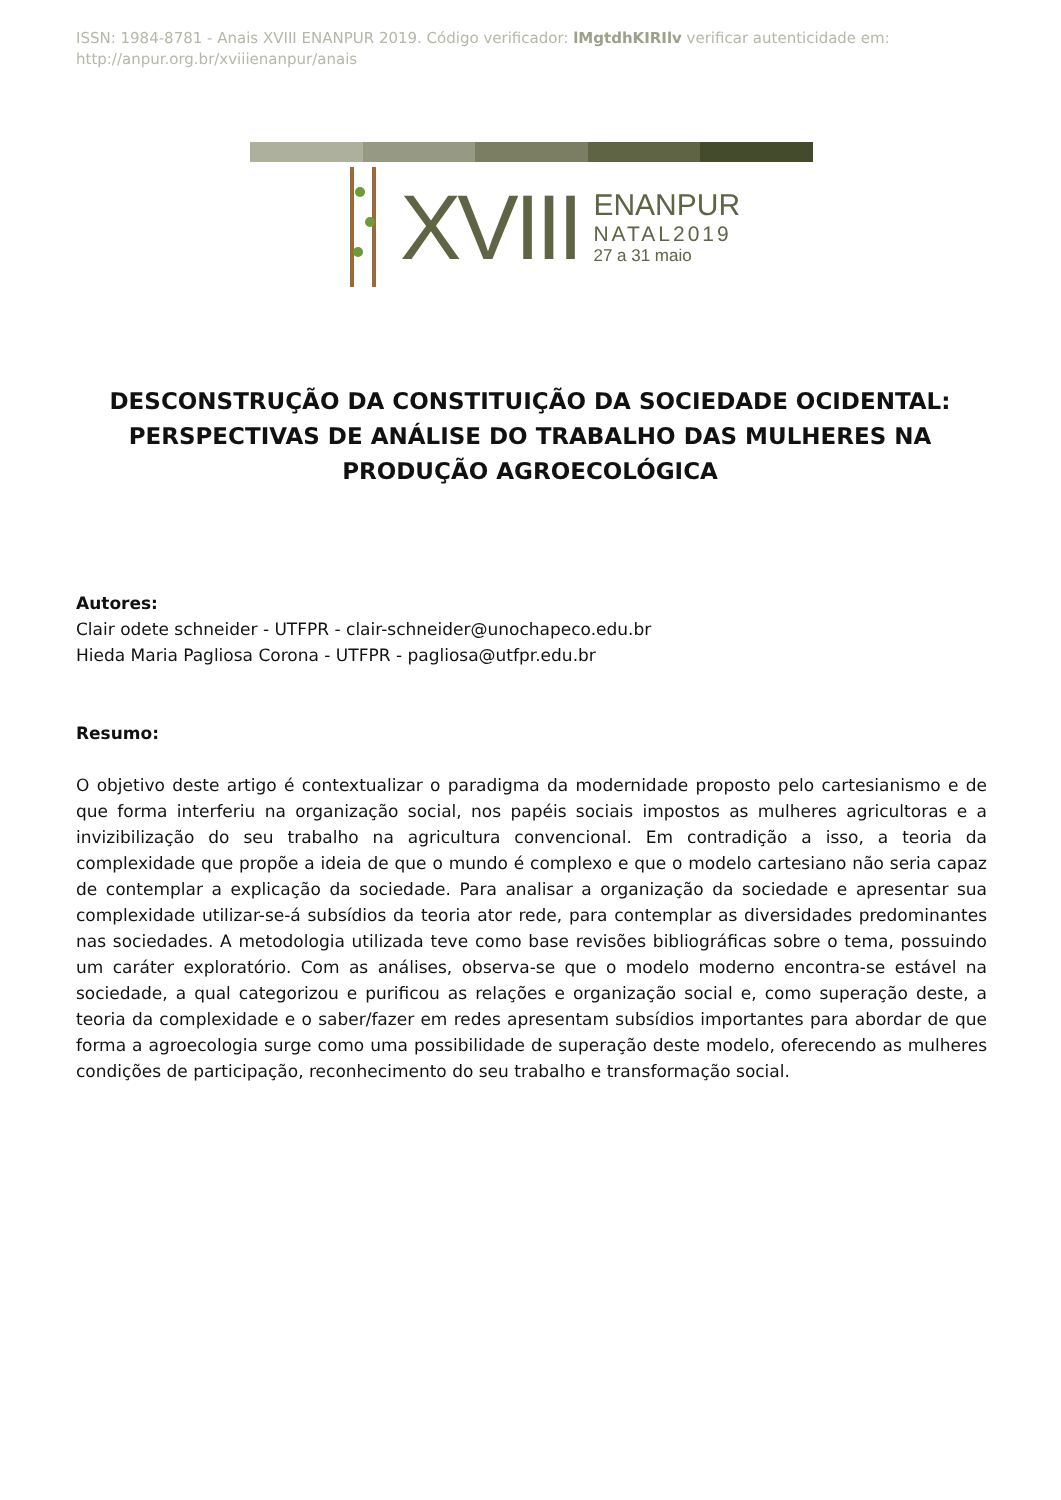ISSN: 1984-8781 - Anais XVIII ENANPUR 2019. Código verificador: lMgtdhKIRIlv verificar autenticidade em: http://anpur.org.br/xviiienanpur/anais
XVIII
ENANPUR
NATAL2019
27 a 31 maio
DESCONSTRUÇÃO DA CONSTITUIÇÃO DA SOCIEDADE OCIDENTAL: PERSPECTIVAS DE ANÁLISE DO TRABALHO DAS MULHERES NA PRODUÇÃO AGROECOLÓGICA
Autores:
Clair odete schneider - UTFPR - clair-schneider@unochapeco.edu.br
Hieda Maria Pagliosa Corona - UTFPR - pagliosa@utfpr.edu.br
Resumo:
O objetivo deste artigo é contextualizar o paradigma da modernidade proposto pelo cartesianismo e de que forma interferiu na organização social, nos papéis sociais impostos as mulheres agricultoras e a invizibilização do seu trabalho na agricultura convencional. Em contradição a isso, a teoria da complexidade que propõe a ideia de que o mundo é complexo e que o modelo cartesiano não seria capaz de contemplar a explicação da sociedade. Para analisar a organização da sociedade e apresentar sua complexidade utilizar-se-á subsídios da teoria ator rede, para contemplar as diversidades predominantes nas sociedades. A metodologia utilizada teve como base revisões bibliográficas sobre o tema, possuindo um caráter exploratório. Com as análises, observa-se que o modelo moderno encontra-se estável na sociedade, a qual categorizou e purificou as relações e organização social e, como superação deste, a teoria da complexidade e o saber/fazer em redes apresentam subsídios importantes para abordar de que forma a agroecologia surge como uma possibilidade de superação deste modelo, oferecendo as mulheres condições de participação, reconhecimento do seu trabalho e transformação social.